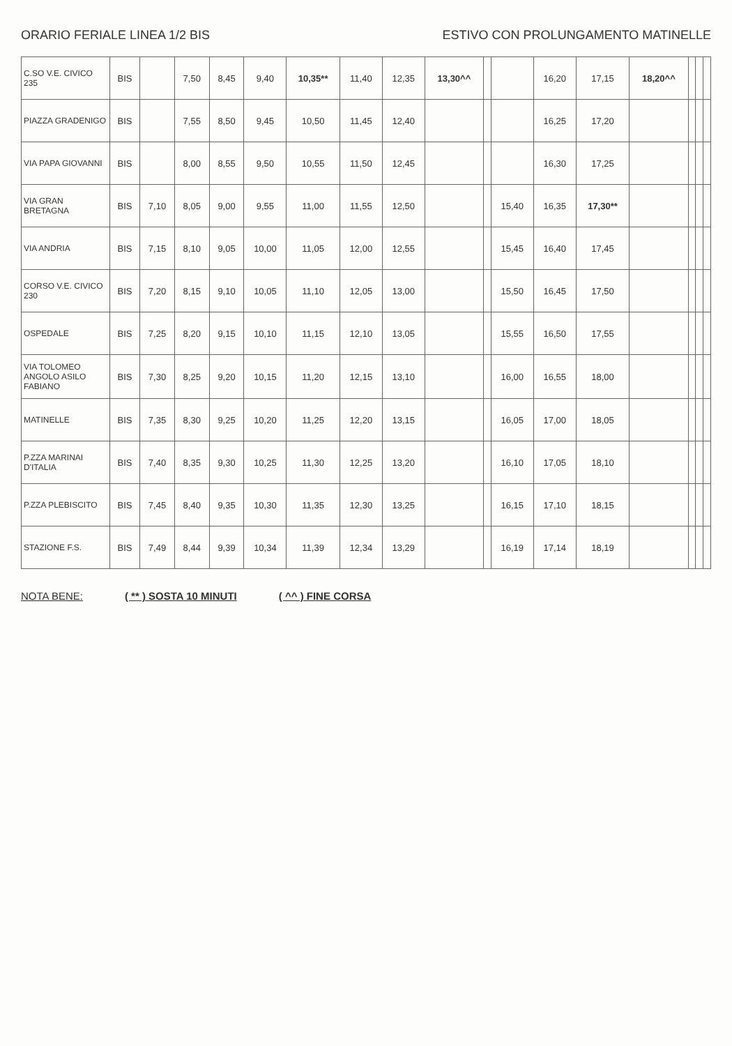ORARIO FERIALE LINEA 1/2 BIS ESTIVO CON PROLUNGAMENTO MATINELLE
| C.SO V.E. CIVICO 235 | BIS | | 7,50 | 8,45 | 9,40 | 10,35** | 11,40 | 12,35 | 13,30^^ | | | 16,20 | 17,15 | 18,20^^ | | | |
| PIAZZA GRADENIGO | BIS | | 7,55 | 8,50 | 9,45 | 10,50 | 11,45 | 12,40 | | | | 16,25 | 17,20 | | | | |
| VIA PAPA GIOVANNI | BIS | | 8,00 | 8,55 | 9,50 | 10,55 | 11,50 | 12,45 | | | | 16,30 | 17,25 | | | | |
| VIA GRAN BRETAGNA | BIS | 7,10 | 8,05 | 9,00 | 9,55 | 11,00 | 11,55 | 12,50 | | | 15,40 | 16,35 | 17,30** | | | | |
| VIA ANDRIA | BIS | 7,15 | 8,10 | 9,05 | 10,00 | 11,05 | 12,00 | 12,55 | | | 15,45 | 16,40 | 17,45 | | | | |
| CORSO V.E. CIVICO 230 | BIS | 7,20 | 8,15 | 9,10 | 10,05 | 11,10 | 12,05 | 13,00 | | | 15,50 | 16,45 | 17,50 | | | | |
| OSPEDALE | BIS | 7,25 | 8,20 | 9,15 | 10,10 | 11,15 | 12,10 | 13,05 | | | 15,55 | 16,50 | 17,55 | | | | |
| VIA TOLOMEO ANGOLO ASILO FABIANO | BIS | 7,30 | 8,25 | 9,20 | 10,15 | 11,20 | 12,15 | 13,10 | | | 16,00 | 16,55 | 18,00 | | | | |
| MATINELLE | BIS | 7,35 | 8,30 | 9,25 | 10,20 | 11,25 | 12,20 | 13,15 | | | 16,05 | 17,00 | 18,05 | | | | |
| P.ZZA MARINAI D'ITALIA | BIS | 7,40 | 8,35 | 9,30 | 10,25 | 11,30 | 12,25 | 13,20 | | | 16,10 | 17,05 | 18,10 | | | | |
| P.ZZA PLEBISCITO | BIS | 7,45 | 8,40 | 9,35 | 10,30 | 11,35 | 12,30 | 13,25 | | | 16,15 | 17,10 | 18,15 | | | | |
| STAZIONE F.S. | BIS | 7,49 | 8,44 | 9,39 | 10,34 | 11,39 | 12,34 | 13,29 | | | 16,19 | 17,14 | 18,19 | | | | |
NOTA BENE: ( ** ) SOSTA 10 MINUTI ( ^^ ) FINE CORSA